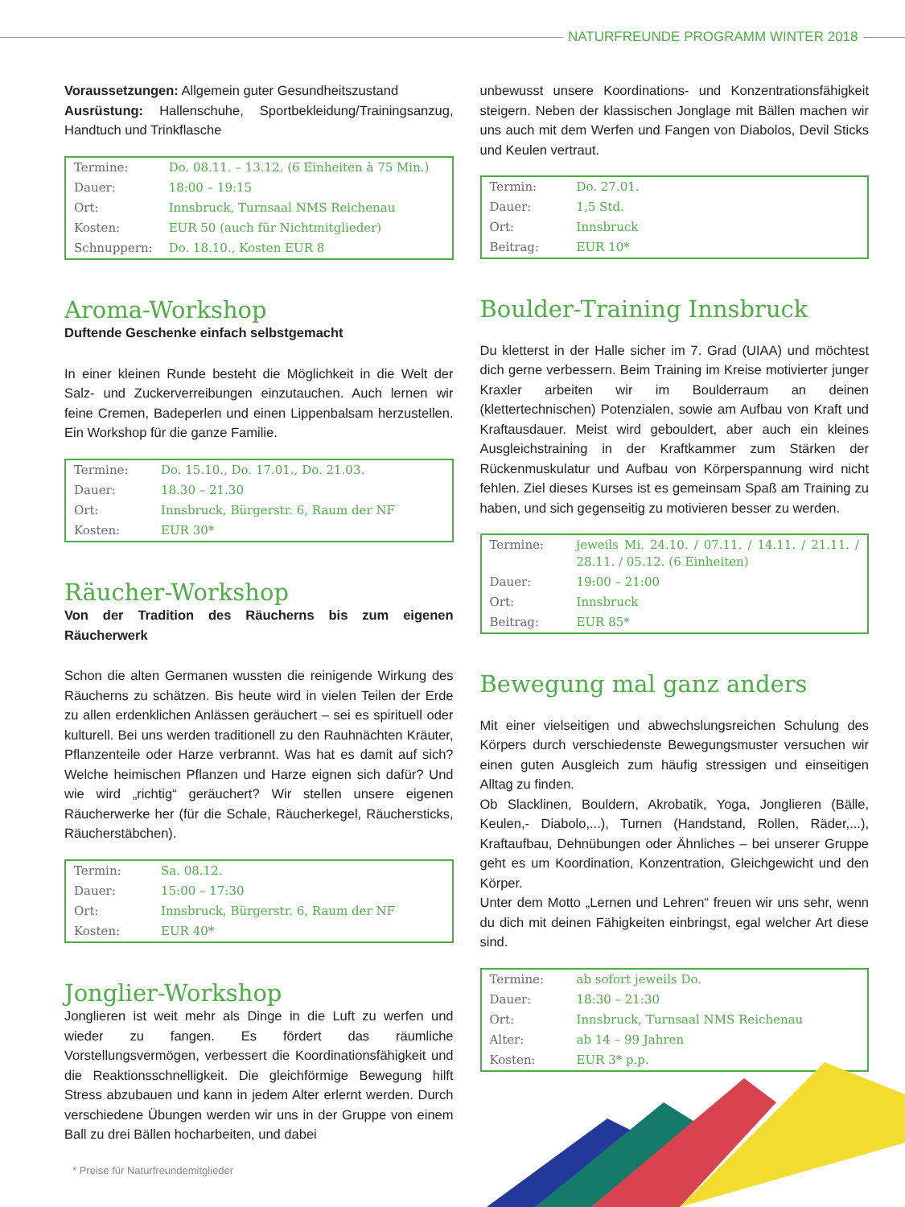NATURFREUNDE PROGRAMM WINTER 2018
Voraussetzungen: Allgemein guter Gesundheitszustand
Ausrüstung: Hallenschuhe, Sportbekleidung/Trainingsanzug, Handtuch und Trinkflasche
| Termine: | Do. 08.11. – 13.12. (6 Einheiten à 75 Min.) |
| Dauer: | 18:00 – 19:15 |
| Ort: | Innsbruck, Turnsaal NMS Reichenau |
| Kosten: | EUR 50 (auch für Nichtmitglieder) |
| Schnuppern: | Do. 18.10., Kosten EUR 8 |
Aroma-Workshop
Duftende Geschenke einfach selbstgemacht
In einer kleinen Runde besteht die Möglichkeit in die Welt der Salz- und Zuckerverreibungen einzutauchen. Auch lernen wir feine Cremen, Badeperlen und einen Lippenbalsam herzustellen. Ein Workshop für die ganze Familie.
| Termine: | Do. 15.10., Do. 17.01., Do. 21.03. |
| Dauer: | 18.30 – 21.30 |
| Ort: | Innsbruck, Bürgerstr. 6, Raum der NF |
| Kosten: | EUR 30* |
Räucher-Workshop
Von der Tradition des Räucherns bis zum eigenen Räucherwerk
Schon die alten Germanen wussten die reinigende Wirkung des Räucherns zu schätzen. Bis heute wird in vielen Teilen der Erde zu allen erdenklichen Anlässen geräuchert – sei es spirituell oder kulturell. Bei uns werden traditionell zu den Rauhnächten Kräuter, Pflanzenteile oder Harze verbrannt. Was hat es damit auf sich? Welche heimischen Pflanzen und Harze eignen sich dafür? Und wie wird „richtig“ geräuchert? Wir stellen unsere eigenen Räucherwerke her (für die Schale, Räucherkegel, Räuchersticks, Räucherstäbchen).
| Termin: | Sa. 08.12. |
| Dauer: | 15:00 – 17:30 |
| Ort: | Innsbruck, Bürgerstr. 6, Raum der NF |
| Kosten: | EUR 40* |
Jonglier-Workshop
Jonglieren ist weit mehr als Dinge in die Luft zu werfen und wieder zu fangen. Es fördert das räumliche Vorstellungsvermögen, verbessert die Koordinationsfähigkeit und die Reaktionsschnelligkeit. Die gleichförmige Bewegung hilft Stress abzubauen und kann in jedem Alter erlernt werden. Durch verschiedene Übungen werden wir uns in der Gruppe von einem Ball zu drei Bällen hocharbeiten, und dabei
unbewusst unsere Koordinations- und Konzentrationsfähigkeit steigern. Neben der klassischen Jonglage mit Bällen machen wir uns auch mit dem Werfen und Fangen von Diabolos, Devil Sticks und Keulen vertraut.
| Termin: | Do. 27.01. |
| Dauer: | 1,5 Std. |
| Ort: | Innsbruck |
| Beitrag: | EUR 10* |
Boulder-Training Innsbruck
Du kletterst in der Halle sicher im 7. Grad (UIAA) und möchtest dich gerne verbessern. Beim Training im Kreise motivierter junger Kraxler arbeiten wir im Boulderraum an deinen (klettertechnischen) Potenzialen, sowie am Aufbau von Kraft und Kraftausdauer. Meist wird gebouldert, aber auch ein kleines Ausgleichstraining in der Kraftkammer zum Stärken der Rückenmuskulatur und Aufbau von Körperspannung wird nicht fehlen. Ziel dieses Kurses ist es gemeinsam Spaß am Training zu haben, und sich gegenseitig zu motivieren besser zu werden.
| Termine: | jeweils Mi. 24.10. / 07.11. / 14.11. / 21.11. / 28.11. / 05.12. (6 Einheiten) |
| Dauer: | 19:00 – 21:00 |
| Ort: | Innsbruck |
| Beitrag: | EUR 85* |
Bewegung mal ganz anders
Mit einer vielseitigen und abwechslungsreichen Schulung des Körpers durch verschiedenste Bewegungsmuster versuchen wir einen guten Ausgleich zum häufig stressigen und einseitigen Alltag zu finden.
Ob Slacklinen, Bouldern, Akrobatik, Yoga, Jonglieren (Bälle, Keulen,- Diabolo,...), Turnen (Handstand, Rollen, Räder,...), Kraftaufbau, Dehnübungen oder Ähnliches – bei unserer Gruppe geht es um Koordination, Konzentration, Gleichgewicht und den Körper.
Unter dem Motto „Lernen und Lehren“ freuen wir uns sehr, wenn du dich mit deinen Fähigkeiten einbringst, egal welcher Art diese sind.
| Termine: | ab sofort jeweils Do. |
| Dauer: | 18:30 – 21:30 |
| Ort: | Innsbruck, Turnsaal NMS Reichenau |
| Alter: | ab 14 – 99 Jahren |
| Kosten: | EUR 3* p.p. |
* Preise für Naturfreundemitglieder